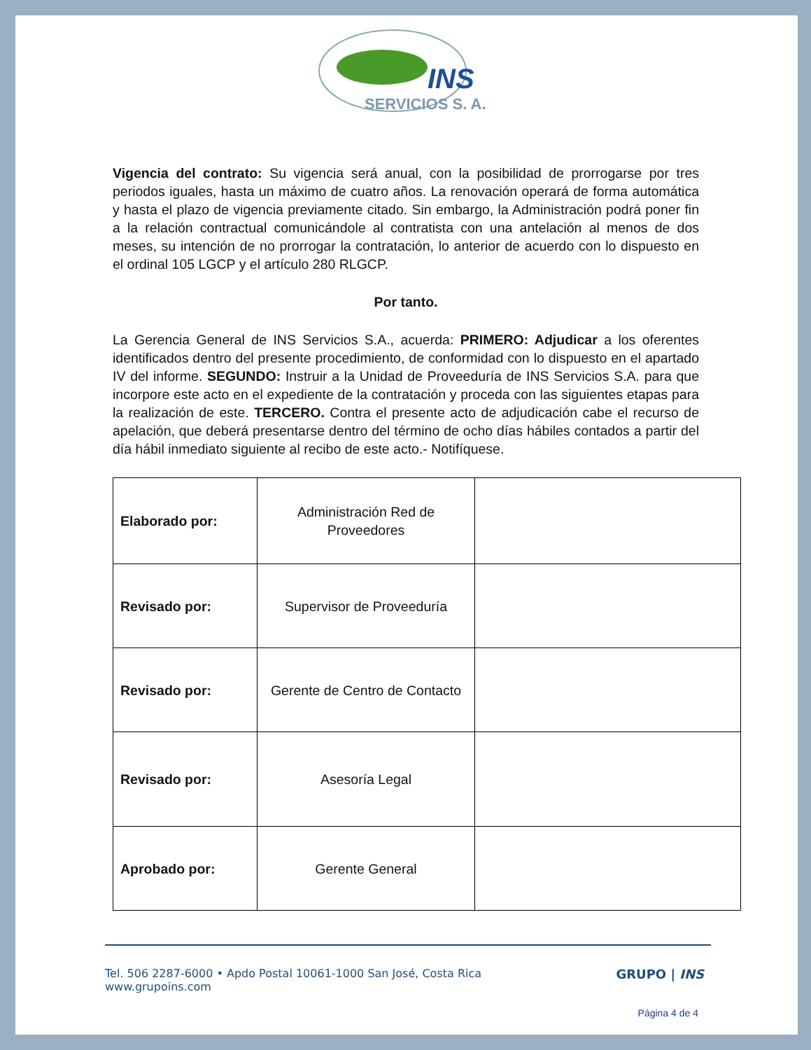INS
SERVICIOS S. A.
Vigencia del contrato: Su vigencia será anual, con la posibilidad de prorrogarse por tres periodos iguales, hasta un máximo de cuatro años. La renovación operará de forma automática y hasta el plazo de vigencia previamente citado. Sin embargo, la Administración podrá poner fin a la relación contractual comunicándole al contratista con una antelación al menos de dos meses, su intención de no prorrogar la contratación, lo anterior de acuerdo con lo dispuesto en el ordinal 105 LGCP y el artículo 280 RLGCP.
Por tanto.
La Gerencia General de INS Servicios S.A., acuerda: PRIMERO: Adjudicar a los oferentes identificados dentro del presente procedimiento, de conformidad con lo dispuesto en el apartado IV del informe. SEGUNDO: Instruir a la Unidad de Proveeduría de INS Servicios S.A. para que incorpore este acto en el expediente de la contratación y proceda con las siguientes etapas para la realización de este. TERCERO. Contra el presente acto de adjudicación cabe el recurso de apelación, que deberá presentarse dentro del término de ocho días hábiles contados a partir del día hábil inmediato siguiente al recibo de este acto.- Notifíquese.
| Elaborado por: | Administración Red de Proveedores | |
| Revisado por: | Supervisor de Proveeduría | |
| Revisado por: | Gerente de Centro de Contacto | |
| Revisado por: | Asesoría Legal | |
| Aprobado por: | Gerente General | |
Tel. 506 2287-6000 • Apdo Postal 10061-1000 San José, Costa Rica
www.grupoins.com
GRUPO | INS
Página 4 de 4